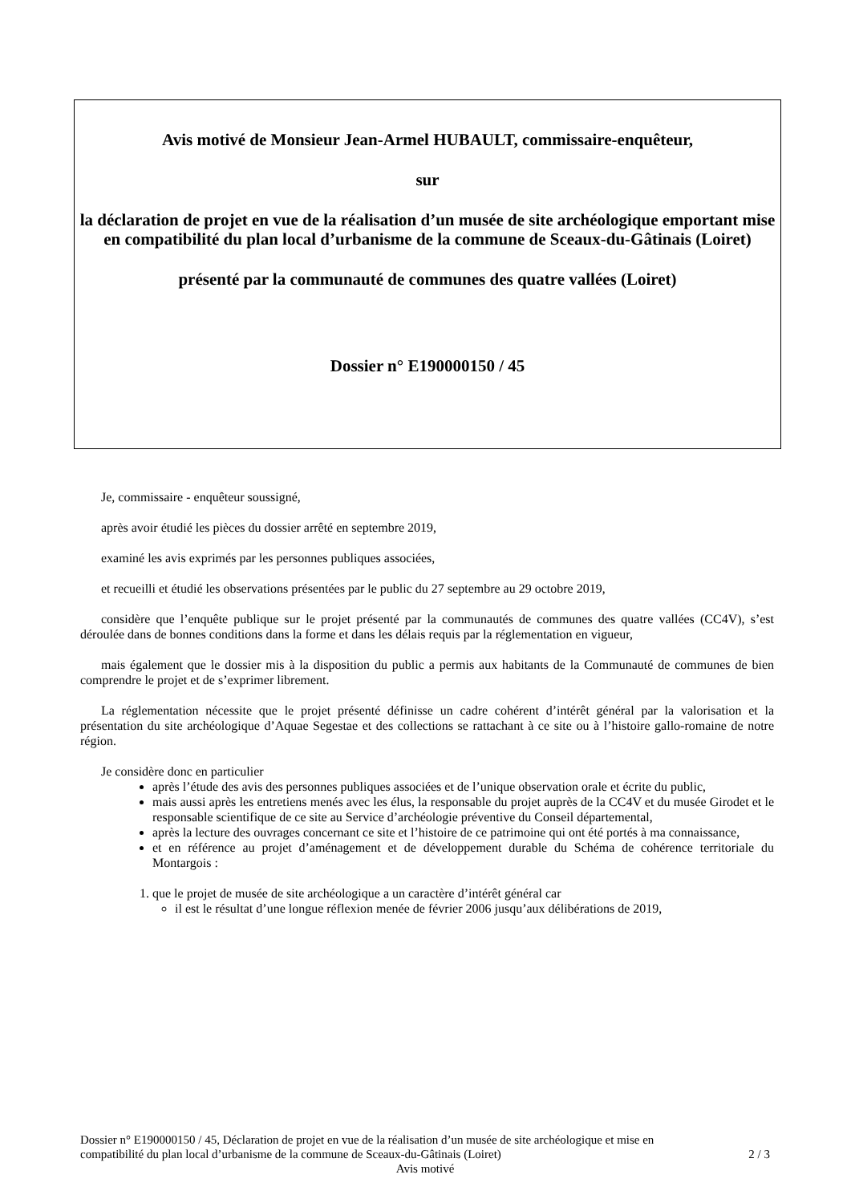Avis motivé de Monsieur Jean-Armel HUBAULT, commissaire-enquêteur,
sur
la déclaration de projet en vue de la réalisation d’un musée de site archéologique emportant mise en compatibilité du plan local d’urbanisme de la commune de Sceaux-du-Gâtinais (Loiret)
présenté par la communauté de communes des quatre vallées (Loiret)
Dossier n° E190000150 / 45
Je, commissaire - enquêteur soussigné,
après avoir étudié les pièces du dossier arrêté en septembre 2019,
examiné les avis exprimés par les personnes publiques associées,
et recueilli et étudié les observations présentées par le public du 27 septembre au 29 octobre 2019,
considère que l’enquête publique sur le projet présenté par la communautés de communes des quatre vallées (CC4V), s’est déroulée dans de bonnes conditions dans la forme et dans les délais requis par la réglementation en vigueur,
mais également que le dossier mis à la disposition du public a permis aux habitants de la Communauté de communes de bien comprendre le projet et de s’exprimer librement.
La réglementation nécessite que le projet présenté définisse un cadre cohérent d’intérêt général par la valorisation et la présentation du site archéologique d’Aquae Segestae et des collections se rattachant à ce site ou à l’histoire gallo-romaine de notre région.
Je considère donc en particulier
après l’étude des avis des personnes publiques associées et de l’unique observation orale et écrite du public,
mais aussi après les entretiens menés avec les élus, la responsable du projet auprès de la CC4V et du musée Girodet et le responsable scientifique de ce site au Service d’archéologie préventive du Conseil départemental,
après la lecture des ouvrages concernant ce site et l’histoire de ce patrimoine qui ont été portés à ma connaissance,
et en référence au projet d’aménagement et de développement durable du Schéma de cohérence territoriale du Montargois :
1. que le projet de musée de site archéologique a un caractère d’intérêt général car
il est le résultat d’une longue réflexion menée de février 2006 jusqu’aux délibérations de 2019,
Dossier n° E190000150 / 45, Déclaration de projet en vue de la réalisation d’un musée de site archéologique et mise en
compatibilité du plan local d’urbanisme de la commune de Sceaux-du-Gâtinais (Loiret) 2 / 3
Avis motivé